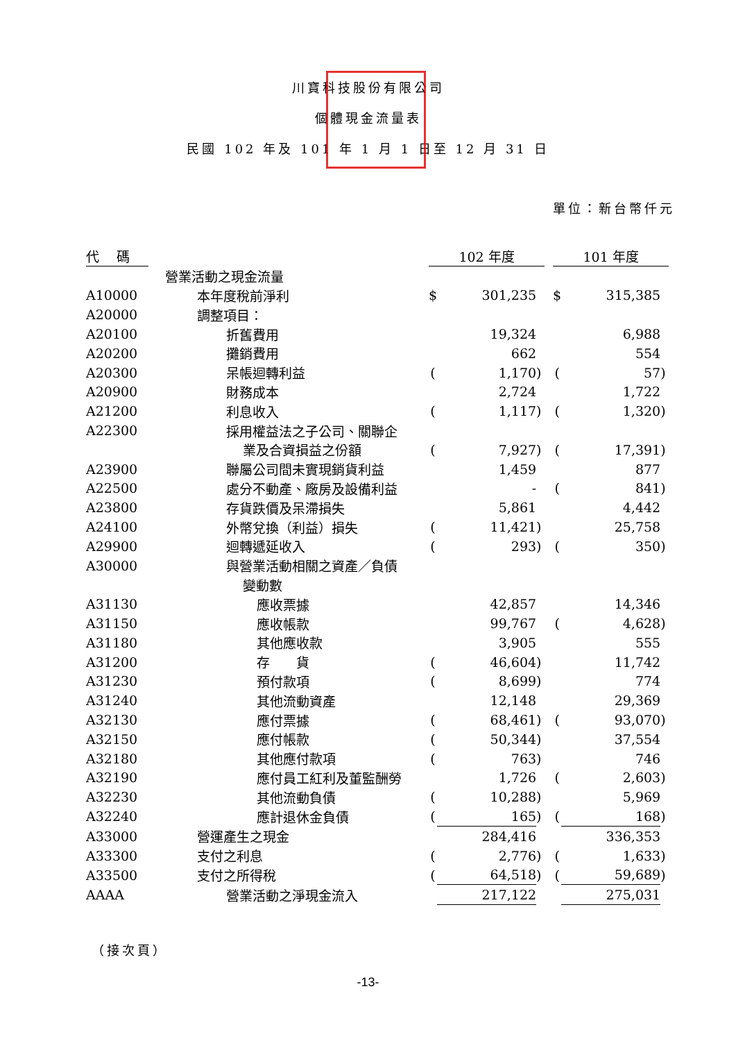川寶科技股份有限公司
個體現金流量表
民國 102 年及 101 年 1 月 1 日至 12 月 31 日
單位：新台幣仟元
| 代 碼 | | 102 年度 | | | | 101 年度 | | |
| --- | --- | --- | --- | --- | --- | --- | --- | --- |
| | 營業活動之現金流量 | | | | | | | |
| A10000 | 本年度稅前淨利 | $ | 301,235 | | | $ | 315,385 | |
| A20000 | 調整項目： | | | | | | | |
| A20100 | 折舊費用 | | 19,324 | | | | 6,988 | |
| A20200 | 攤銷費用 | | 662 | | | | 554 | |
| A20300 | 呆帳迴轉利益 | ( | 1,170 | ) | | ( | 57 | ) |
| A20900 | 財務成本 | | 2,724 | | | | 1,722 | |
| A21200 | 利息收入 | ( | 1,117 | ) | | ( | 1,320 | ) |
| A22300 | 採用權益法之子公司、關聯企 | | | | | | | |
| | 業及合資損益之份額 | ( | 7,927 | ) | | ( | 17,391 | ) |
| A23900 | 聯屬公司間未實現銷貨利益 | | 1,459 | | | | 877 | |
| A22500 | 處分不動產、廠房及設備利益 | | - | | | ( | 841 | ) |
| A23800 | 存貨跌價及呆滯損失 | | 5,861 | | | | 4,442 | |
| A24100 | 外幣兌換（利益）損失 | ( | 11,421 | ) | | | 25,758 | |
| A29900 | 迴轉遞延收入 | ( | 293 | ) | | ( | 350 | ) |
| A30000 | 與營業活動相關之資產／負債 | | | | | | | |
| | 變動數 | | | | | | | |
| A31130 | 應收票據 | | 42,857 | | | | 14,346 | |
| A31150 | 應收帳款 | | 99,767 | | | ( | 4,628 | ) |
| A31180 | 其他應收款 | | 3,905 | | | | 555 | |
| A31200 | 存 貨 | ( | 46,604 | ) | | | 11,742 | |
| A31230 | 預付款項 | ( | 8,699 | ) | | | 774 | |
| A31240 | 其他流動資產 | | 12,148 | | | | 29,369 | |
| A32130 | 應付票據 | ( | 68,461 | ) | | ( | 93,070 | ) |
| A32150 | 應付帳款 | ( | 50,344 | ) | | | 37,554 | |
| A32180 | 其他應付款項 | ( | 763 | ) | | | 746 | |
| A32190 | 應付員工紅利及董監酬勞 | | 1,726 | | | ( | 2,603 | ) |
| A32230 | 其他流動負債 | ( | 10,288 | ) | | | 5,969 | |
| A32240 | 應計退休金負債 | ( | 165 | ) | | ( | 168 | ) |
| A33000 | 營運產生之現金 | | 284,416 | | | | 336,353 | |
| A33300 | 支付之利息 | ( | 2,776 | ) | | ( | 1,633 | ) |
| A33500 | 支付之所得稅 | ( | 64,518 | ) | | ( | 59,689 | ) |
| AAAA | 營業活動之淨現金流入 | | 217,122 | | | | 275,031 | |
（接次頁）
-13-